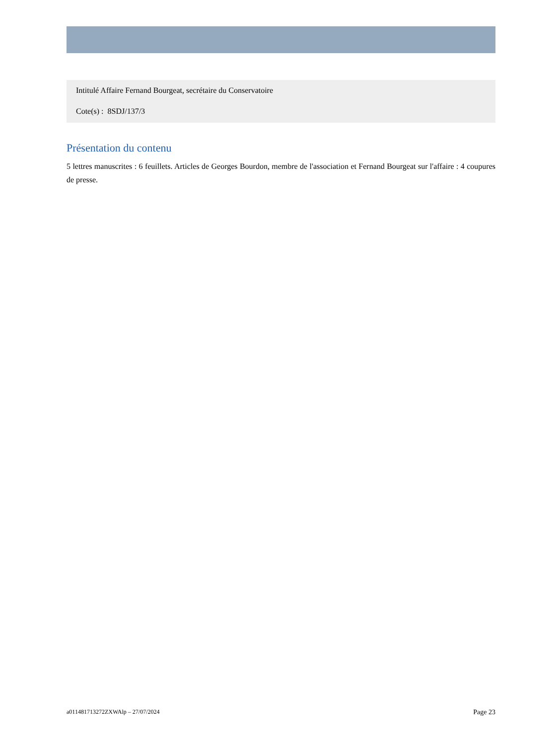Intitulé Affaire Fernand Bourgeat, secrétaire du Conservatoire
Cote(s) : 8SDJ/137/3
Présentation du contenu
5 lettres manuscrites : 6 feuillets. Articles de Georges Bourdon, membre de l'association et Fernand Bourgeat sur l'affaire : 4 coupures de presse.
a011481713272ZXWAlp – 27/07/2024 Page 23